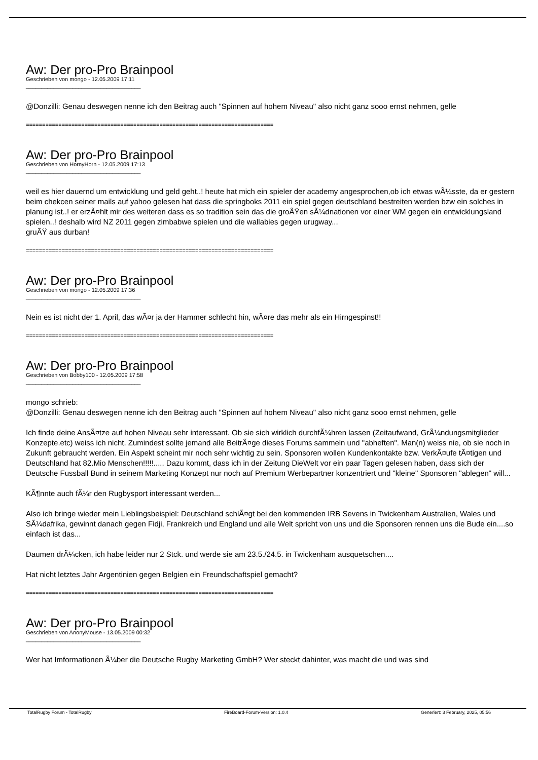Aw: Der pro-Pro Brainpool
Geschrieben von mongo - 12.05.2009 17:11
_____________________________________
@Donzilli: Genau deswegen nenne ich den Beitrag auch "Spinnen auf hohem Niveau" also nicht ganz sooo ernst nehmen, gelle
============================================================================
Aw: Der pro-Pro Brainpool
Geschrieben von HornyHorn - 12.05.2009 17:13
_____________________________________
weil es hier dauernd um entwicklung und geld geht..! heute hat mich ein spieler der academy angesprochen,ob ich etwas wÃ¼sste, da er gestern beim chekcen seiner mails auf yahoo gelesen hat dass die springboks 2011 ein spiel gegen deutschland bestreiten werden bzw ein solches in planung ist..! er erzÃ¤hlt mir des weiteren dass es so tradition sein das die groÃŸen sÃ¼dnationen vor einer WM gegen ein entwicklungsland spielen..! deshalb wird NZ 2011 gegen zimbabwe spielen und die wallabies gegen urugway...
gruÃŸ aus durban!
============================================================================
Aw: Der pro-Pro Brainpool
Geschrieben von mongo - 12.05.2009 17:36
_____________________________________
Nein es ist nicht der 1. April, das wÃ¤r ja der Hammer schlecht hin, wÃ¤re das mehr als ein Hirngespinst!!
============================================================================
Aw: Der pro-Pro Brainpool
Geschrieben von Bobby100 - 12.05.2009 17:58
_____________________________________
mongo schrieb:
@Donzilli: Genau deswegen nenne ich den Beitrag auch "Spinnen auf hohem Niveau" also nicht ganz sooo ernst nehmen, gelle
Ich finde deine AnsÃ¤tze auf hohen Niveau sehr interessant. Ob sie sich wirklich durchfÃ¼hren lassen (Zeitaufwand, GrÃ¼ndungsmitglieder Konzepte.etc) weiss ich nicht. Zumindest sollte jemand alle BeitrÃ¤ge dieses Forums sammeln und "abheften". Man(n) weiss nie, ob sie noch in Zukunft gebraucht werden. Ein Aspekt scheint mir noch sehr wichtig zu sein. Sponsoren wollen Kundenkontakte bzw. VerkÃ¤ufe tÃ¤tigen und Deutschland hat 82.Mio Menschen!!!!!..... Dazu kommt, dass ich in der Zeitung DieWelt vor ein paar Tagen gelesen haben, dass sich der Deutsche Fussball Bund in seinem Marketing Konzept nur noch auf Premium Werbepartner konzentriert und "kleine" Sponsoren "ablegen" will...
KÃ¶nnte auch fÃ¼r den Rugbysport interessant werden...
Also ich bringe wieder mein Lieblingsbeispiel: Deutschland schlÃ¤gt bei den kommenden IRB Sevens in Twickenham Australien, Wales und SÃ¼dafrika, gewinnt danach gegen Fidji, Frankreich und England und alle Welt spricht von uns und die Sponsoren rennen uns die Bude ein....so einfach ist das...
Daumen drÃ¼cken, ich habe leider nur 2 Stck. und werde sie am 23.5./24.5. in Twickenham ausquetschen....
Hat nicht letztes Jahr Argentinien gegen Belgien ein Freundschaftspiel gemacht?
============================================================================
Aw: Der pro-Pro Brainpool
Geschrieben von AnonyMouse - 13.05.2009 00:32
_____________________________________
Wer hat Imformationen Ã¼ber die Deutsche Rugby Marketing GmbH? Wer steckt dahinter, was macht die und was sind
TotalRugby Forum - TotalRugby FireBoard-Forum-Version: 1.0.4 Generiert: 3 February, 2025, 05:56